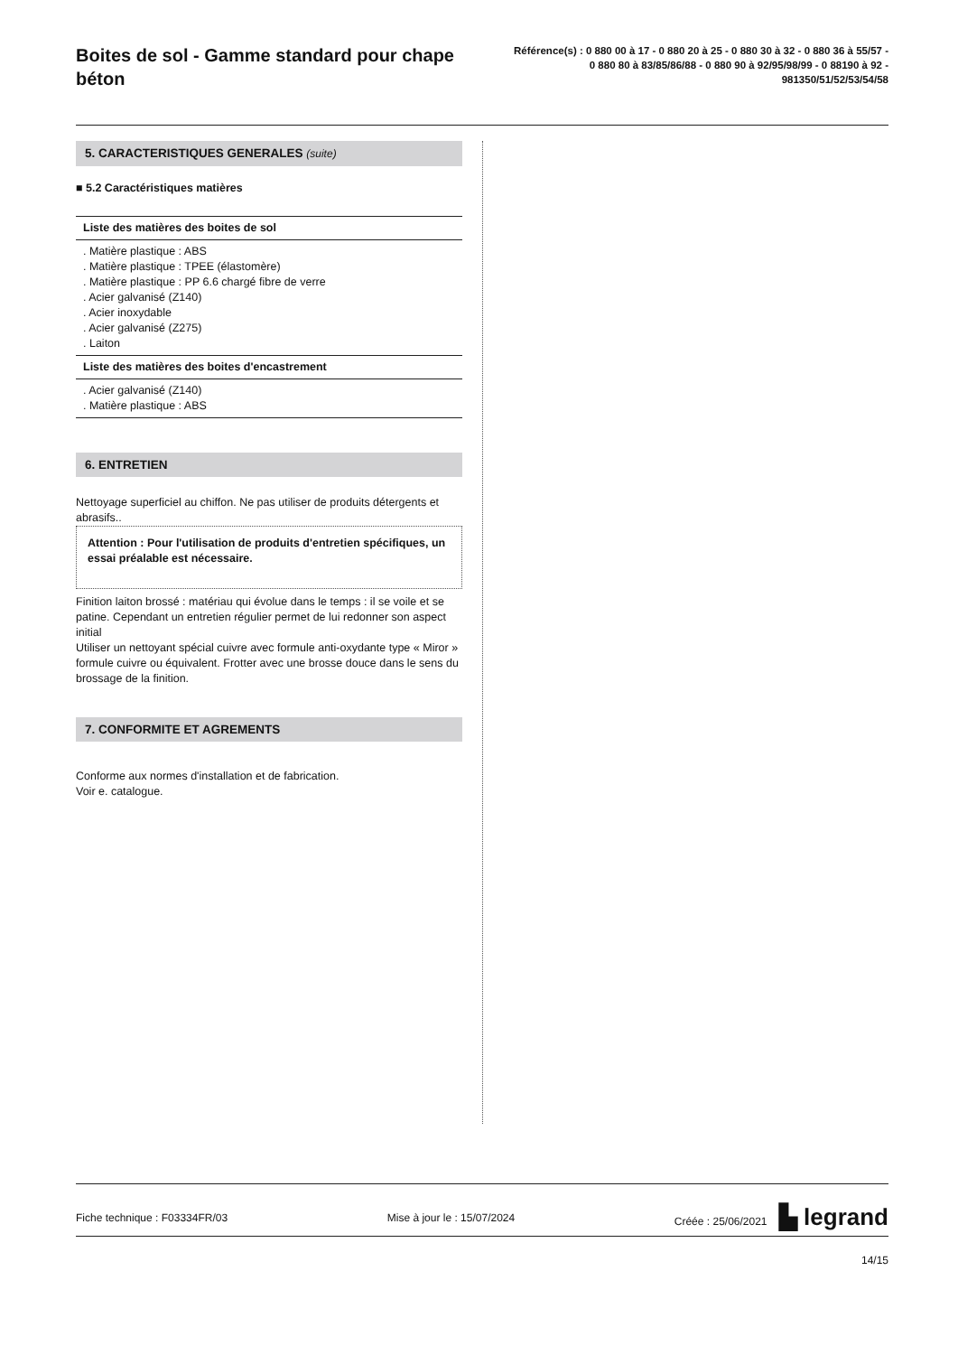Boites de sol - Gamme standard pour chape béton
Référence(s) : 0 880 00 à 17 - 0 880 20 à 25 - 0 880 30 à 32 - 0 880 36 à 55/57 - 0 880 80 à 83/85/86/88 - 0 880 90 à 92/95/98/99 - 0 88190 à 92 - 981350/51/52/53/54/58
5. CARACTERISTIQUES GENERALES (suite)
■ 5.2 Caractéristiques matières
Liste des matières des boites de sol
. Matière plastique : ABS
. Matière plastique : TPEE (élastomère)
. Matière plastique : PP 6.6 chargé fibre de verre
. Acier galvanisé (Z140)
. Acier inoxydable
. Acier galvanisé (Z275)
. Laiton
Liste des matières des boites d'encastrement
. Acier galvanisé (Z140)
. Matière plastique : ABS
6. ENTRETIEN
Nettoyage superficiel au chiffon. Ne pas utiliser de produits détergents et abrasifs..
Attention : Pour l'utilisation de produits d'entretien spécifiques, un essai préalable est nécessaire.
Finition laiton brossé : matériau qui évolue dans le temps : il se voile et se patine. Cependant un entretien régulier permet de lui redonner son aspect initial
Utiliser un nettoyant spécial cuivre avec formule anti-oxydante type « Miror » formule cuivre ou équivalent. Frotter avec une brosse douce dans le sens du brossage de la finition.
7. CONFORMITE ET AGREMENTS
Conforme aux normes d'installation et de fabrication.
Voir e. catalogue.
Fiche technique : F03334FR/03 Mise à jour le : 15/07/2024 Créée : 25/06/2021 ▙ legrand
14/15